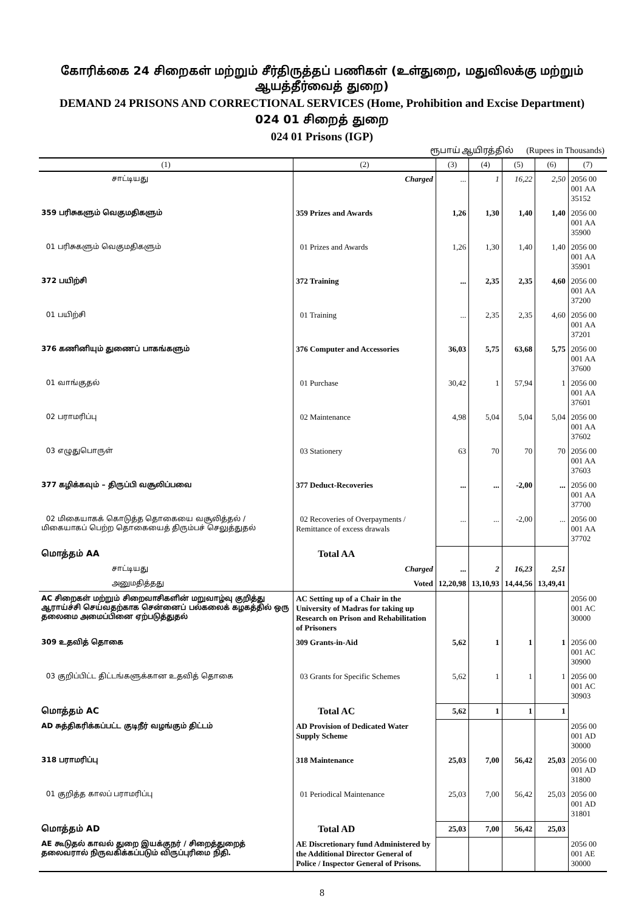கோரிக்கை 24 சிறைகள் மற்றும் சீர்திருத்தப் பணிகள் (உள்துறை, மதுவிலக்கு மற்றும் ஆயத்தீர்வைத் துறை)
DEMAND 24 PRISONS AND CORRECTIONAL SERVICES (Home, Prohibition and Excise Department)
024 01 சிறைத் துறை
024 01 Prisons (IGP)
ரூபாய் ஆயிரத்தில் (Rupees in Thousands)
| (1) | (2) | (3) | (4) | (5) | (6) | (7) |
| --- | --- | --- | --- | --- | --- | --- |
| சாட்டியது | Charged | ... | 1 | 16,22 | 2,50 | 2056 00 001 AA 35152 |
| 359 பரிசுகளும் வெகுமதிகளும் | 359 Prizes and Awards | 1,26 | 1,30 | 1,40 | 1,40 | 2056 00 001 AA 35900 |
| 01 பரிசுகளும் வெகுமதிகளும் | 01 Prizes and Awards | 1,26 | 1,30 | 1,40 | 1,40 | 2056 00 001 AA 35901 |
| 372 பயிற்சி | 372 Training | ... | 2,35 | 2,35 | 4,60 | 2056 00 001 AA 37200 |
| 01 பயிற்சி | 01 Training | ... | 2,35 | 2,35 | 4,60 | 2056 00 001 AA 37201 |
| 376 கணினியும் துணைப் பாகங்களும் | 376 Computer and Accessories | 36,03 | 5,75 | 63,68 | 5,75 | 2056 00 001 AA 37600 |
| 01 வாங்குதல் | 01 Purchase | 30,42 | 1 | 57,94 | 1 | 2056 00 001 AA 37601 |
| 02 பராமரிப்பு | 02 Maintenance | 4,98 | 5,04 | 5,04 | 5,04 | 2056 00 001 AA 37602 |
| 03 எழுதுபொருள் | 03 Stationery | 63 | 70 | 70 | 70 | 2056 00 001 AA 37603 |
| 377 கழிக்கவும் – திருப்பி வசூலிப்பவை | 377 Deduct-Recoveries | ... | ... | -2,00 | ... | 2056 00 001 AA 37700 |
| 02 மிகையாகக் கொடுத்த தொகையை வசூலித்தல் / மிகையாகப் பெற்ற தொகையைத் திரும்பச் செலுத்துதல் | 02 Recoveries of Overpayments / Remittance of excess drawals | ... | ... | -2,00 | ... | 2056 00 001 AA 37702 |
| மொத்தம் AA | Total AA | | | | | |
| சாட்டியது | Charged | ... | 2 | 16,23 | 2,51 | |
| அனுமதித்தது | Voted | 12,20,98 | 13,10,93 | 14,44,56 | 13,49,41 | |
| AC சிறைகள் மற்றும் சிறைவாசிகளின் மறுவாழ்வு குறித்து ஆராய்ச்சி செய்வதற்காக சென்னைப் பல்கலைக் கழகத்தில் ஒரு தலைமை அமைப்பினை ஏற்படுத்துதல் | AC Setting up of a Chair in the University of Madras for taking up Research on Prison and Rehabilitation of Prisoners | | | | | 2056 00 001 AC 30000 |
| 309 உதவித் தொகை | 309 Grants-in-Aid | 5,62 | 1 | 1 | 1 | 2056 00 001 AC 30900 |
| 03 குறிப்பிட்ட திட்டங்களுக்கான உதவித் தொகை | 03 Grants for Specific Schemes | 5,62 | 1 | 1 | 1 | 2056 00 001 AC 30903 |
| மொத்தம் AC | Total AC | 5,62 | 1 | 1 | 1 | |
| AD சுத்திகரிக்கப்பட்ட குடிநீர் வழங்கும் திட்டம் | AD Provision of Dedicated Water Supply Scheme | | | | | 2056 00 001 AD 30000 |
| 318 பராமரிப்பு | 318 Maintenance | 25,03 | 7,00 | 56,42 | 25,03 | 2056 00 001 AD 31800 |
| 01 குறித்த காலப் பராமரிப்பு | 01 Periodical Maintenance | 25,03 | 7,00 | 56,42 | 25,03 | 2056 00 001 AD 31801 |
| மொத்தம் AD | Total AD | 25,03 | 7,00 | 56,42 | 25,03 | |
| AE கூடுதல் காவல் துறை இயக்குநர் / சிறைத்துறைத் தலைவரால் நிருவகிக்கப்படும் விருப்புரிமை நிதி. | AE Discretionary fund Administered by the Additional Director General of Police / Inspector General of Prisons. | | | | | 2056 00 001 AE 30000 |
8